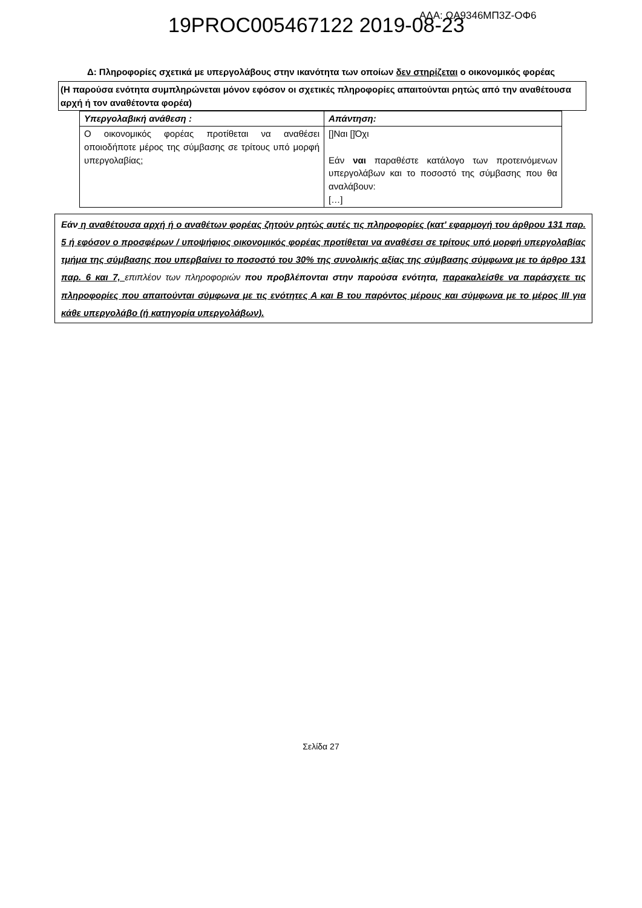19PROC005467122 2019-08-23 ΑΔΑ: ΩΑ9346ΜΠ3Ζ-ΟΦ6
Δ: Πληροφορίες σχετικά με υπεργολάβους στην ικανότητα των οποίων δεν στηρίζεται ο οικονομικός φορέας
(Η παρούσα ενότητα συμπληρώνεται μόνον εφόσον οι σχετικές πληροφορίες απαιτούνται ρητώς από την αναθέτουσα αρχή ή τον αναθέτοντα φορέα)
| Υπεργολαβική ανάθεση : | Απάντηση: |
| --- | --- |
| Ο οικονομικός φορέας προτίθεται να αναθέσει οποιοδήποτε μέρος της σύμβασης σε τρίτους υπό μορφή υπεργολαβίας; | []Ναι []Όχι Εάν ναι παραθέστε κατάλογο των προτεινόμενων υπεργολάβων και το ποσοστό της σύμβασης που θα αναλάβουν: […] |
Εάν η αναθέτουσα αρχή ή ο αναθέτων φορέας ζητούν ρητώς αυτές τις πληροφορίες (κατ' εφαρμογή του άρθρου 131 παρ. 5 ή εφόσον ο προσφέρων / υποψήφιος οικονομικός φορέας προτίθεται να αναθέσει σε τρίτους υπό μορφή υπεργολαβίας τμήμα της σύμβασης που υπερβαίνει το ποσοστό του 30% της συνολικής αξίας της σύμβασης σύμφωνα με το άρθρο 131 παρ. 6 και 7, επιπλέον των πληροφοριών που προβλέπονται στην παρούσα ενότητα, παρακαλείσθε να παράσχετε τις πληροφορίες που απαιτούνται σύμφωνα με τις ενότητες Α και Β του παρόντος μέρους και σύμφωνα με το μέρος ΙΙΙ για κάθε υπεργολάβο (ή κατηγορία υπεργολάβων).
Σελίδα 27